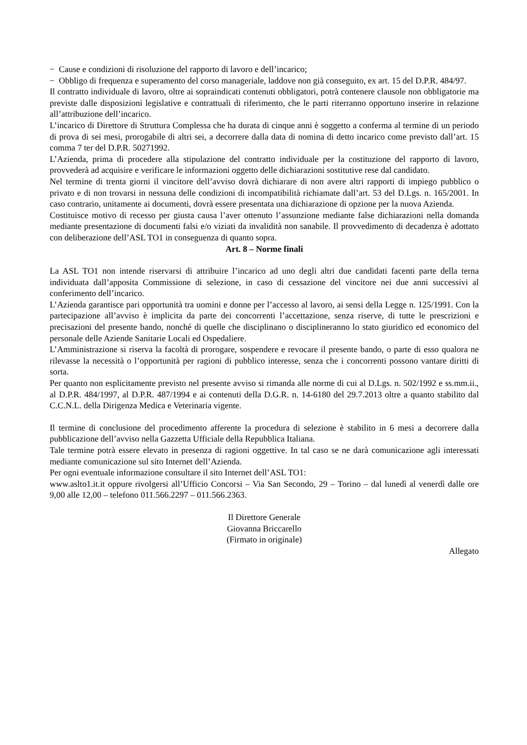− Cause e condizioni di risoluzione del rapporto di lavoro e dell’incarico;
− Obbligo di frequenza e superamento del corso manageriale, laddove non già conseguito, ex art. 15 del D.P.R. 484/97.
Il contratto individuale di lavoro, oltre ai sopraindicati contenuti obbligatori, potrà contenere clausole non obbligatorie ma previste dalle disposizioni legislative e contrattuali di riferimento, che le parti riterranno opportuno inserire in relazione all’attribuzione dell’incarico.
L’incarico di Direttore di Struttura Complessa che ha durata di cinque anni è soggetto a conferma al termine di un periodo di prova di sei mesi, prorogabile di altri sei, a decorrere dalla data di nomina di detto incarico come previsto dall’art. 15 comma 7 ter del D.P.R. 50271992.
L’Azienda, prima di procedere alla stipulazione del contratto individuale per la costituzione del rapporto di lavoro, provvederà ad acquisire e verificare le informazioni oggetto delle dichiarazioni sostitutive rese dal candidato.
Nel termine di trenta giorni il vincitore dell’avviso dovrà dichiarare di non avere altri rapporti di impiego pubblico o privato e di non trovarsi in nessuna delle condizioni di incompatibilità richiamate dall’art. 53 del D.Lgs. n. 165/2001. In caso contrario, unitamente ai documenti, dovrà essere presentata una dichiarazione di opzione per la nuova Azienda.
Costituisce motivo di recesso per giusta causa l’aver ottenuto l’assunzione mediante false dichiarazioni nella domanda mediante presentazione di documenti falsi e/o viziati da invalidità non sanabile. Il provvedimento di decadenza è adottato con deliberazione dell’ASL TO1 in conseguenza di quanto sopra.
Art. 8 – Norme finali
La ASL TO1 non intende riservarsi di attribuire l’incarico ad uno degli altri due candidati facenti parte della terna individuata dall’apposita Commissione di selezione, in caso di cessazione del vincitore nei due anni successivi al conferimento dell’incarico.
L’Azienda garantisce pari opportunità tra uomini e donne per l’accesso al lavoro, ai sensi della Legge n. 125/1991. Con la partecipazione all’avviso è implicita da parte dei concorrenti l’accettazione, senza riserve, di tutte le prescrizioni e precisazioni del presente bando, nonché di quelle che disciplinano o disciplineranno lo stato giuridico ed economico del personale delle Aziende Sanitarie Locali ed Ospedaliere.
L’Amministrazione si riserva la facoltà di prorogare, sospendere e revocare il presente bando, o parte di esso qualora ne rilevasse la necessità o l’opportunità per ragioni di pubblico interesse, senza che i concorrenti possono vantare diritti di sorta.
Per quanto non esplicitamente previsto nel presente avviso si rimanda alle norme di cui al D.Lgs. n. 502/1992 e ss.mm.ii., al D.P.R. 484/1997, al D.P.R. 487/1994 e ai contenuti della D.G.R. n. 14-6180 del 29.7.2013 oltre a quanto stabilito dal C.C.N.L. della Dirigenza Medica e Veterinaria vigente.
Il termine di conclusione del procedimento afferente la procedura di selezione è stabilito in 6 mesi a decorrere dalla pubblicazione dell’avviso nella Gazzetta Ufficiale della Repubblica Italiana.
Tale termine potrà essere elevato in presenza di ragioni oggettive. In tal caso se ne darà comunicazione agli interessati mediante comunicazione sul sito Internet dell’Azienda.
Per ogni eventuale informazione consultare il sito Internet dell’ASL TO1:
www.aslto1.it.it oppure rivolgersi all’Ufficio Concorsi – Via San Secondo, 29 – Torino – dal lunedì al venerdì dalle ore 9,00 alle 12,00 – telefono 011.566.2297 – 011.566.2363.
Il Direttore Generale
Giovanna Briccarello
(Firmato in originale)
Allegato